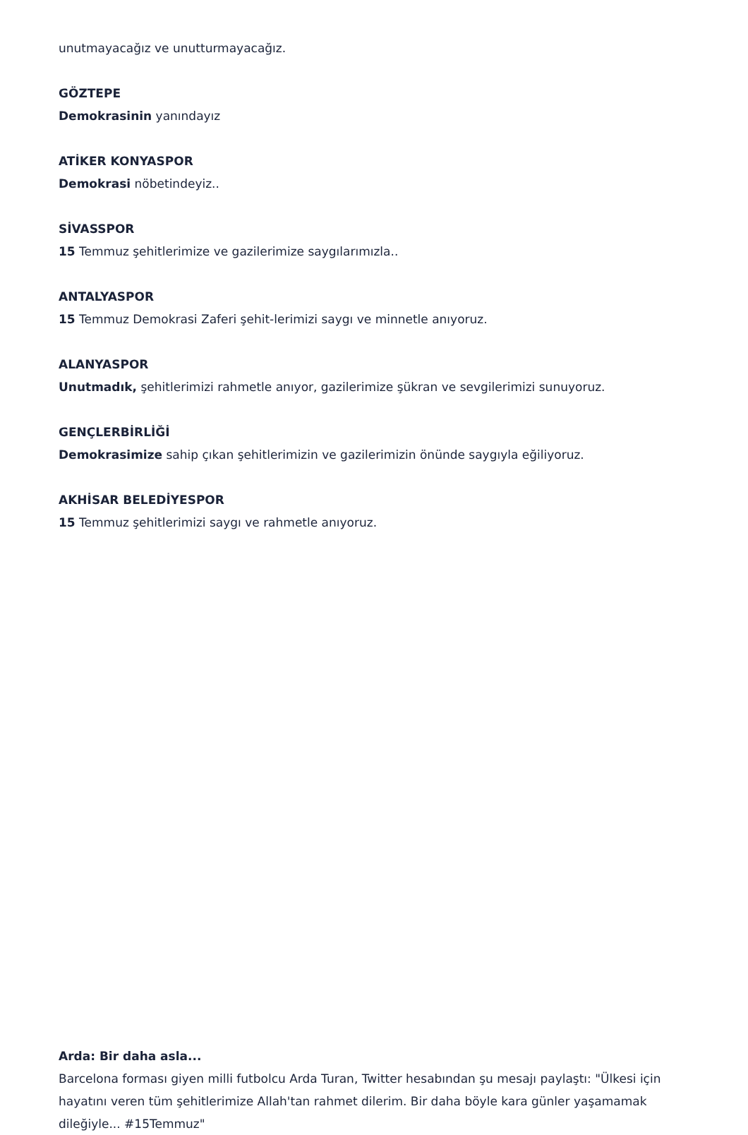unutmayacağız ve unutturmayacağız.
GÖZTEPE
Demokrasinin yanındayız
ATİKER KONYASPOR
Demokrasi nöbetindeyiz..
SİVASSPOR
15 Temmuz şehitlerimize ve gazilerimize saygılarımızla..
ANTALYASPOR
15 Temmuz Demokrasi Zaferi şehit-lerimizi saygı ve minnetle anıyoruz.
ALANYASPOR
Unutmadık, şehitlerimizi rahmetle anıyor, gazilerimize şükran ve sevgilerimizi sunuyoruz.
GENÇLERBİRLİĞİ
Demokrasimize sahip çıkan şehitlerimizin ve gazilerimizin önünde saygıyla eğiliyoruz.
AKHİSAR BELEDİYESPOR
15 Temmuz şehitlerimizi saygı ve rahmetle anıyoruz.
Arda: Bir daha asla...
Barcelona forması giyen milli futbolcu Arda Turan, Twitter hesabından şu mesajı paylaştı: "Ülkesi için hayatını veren tüm şehitlerimize Allah'tan rahmet dilerim. Bir daha böyle kara günler yaşamamak dileğiyle... #15Temmuz"